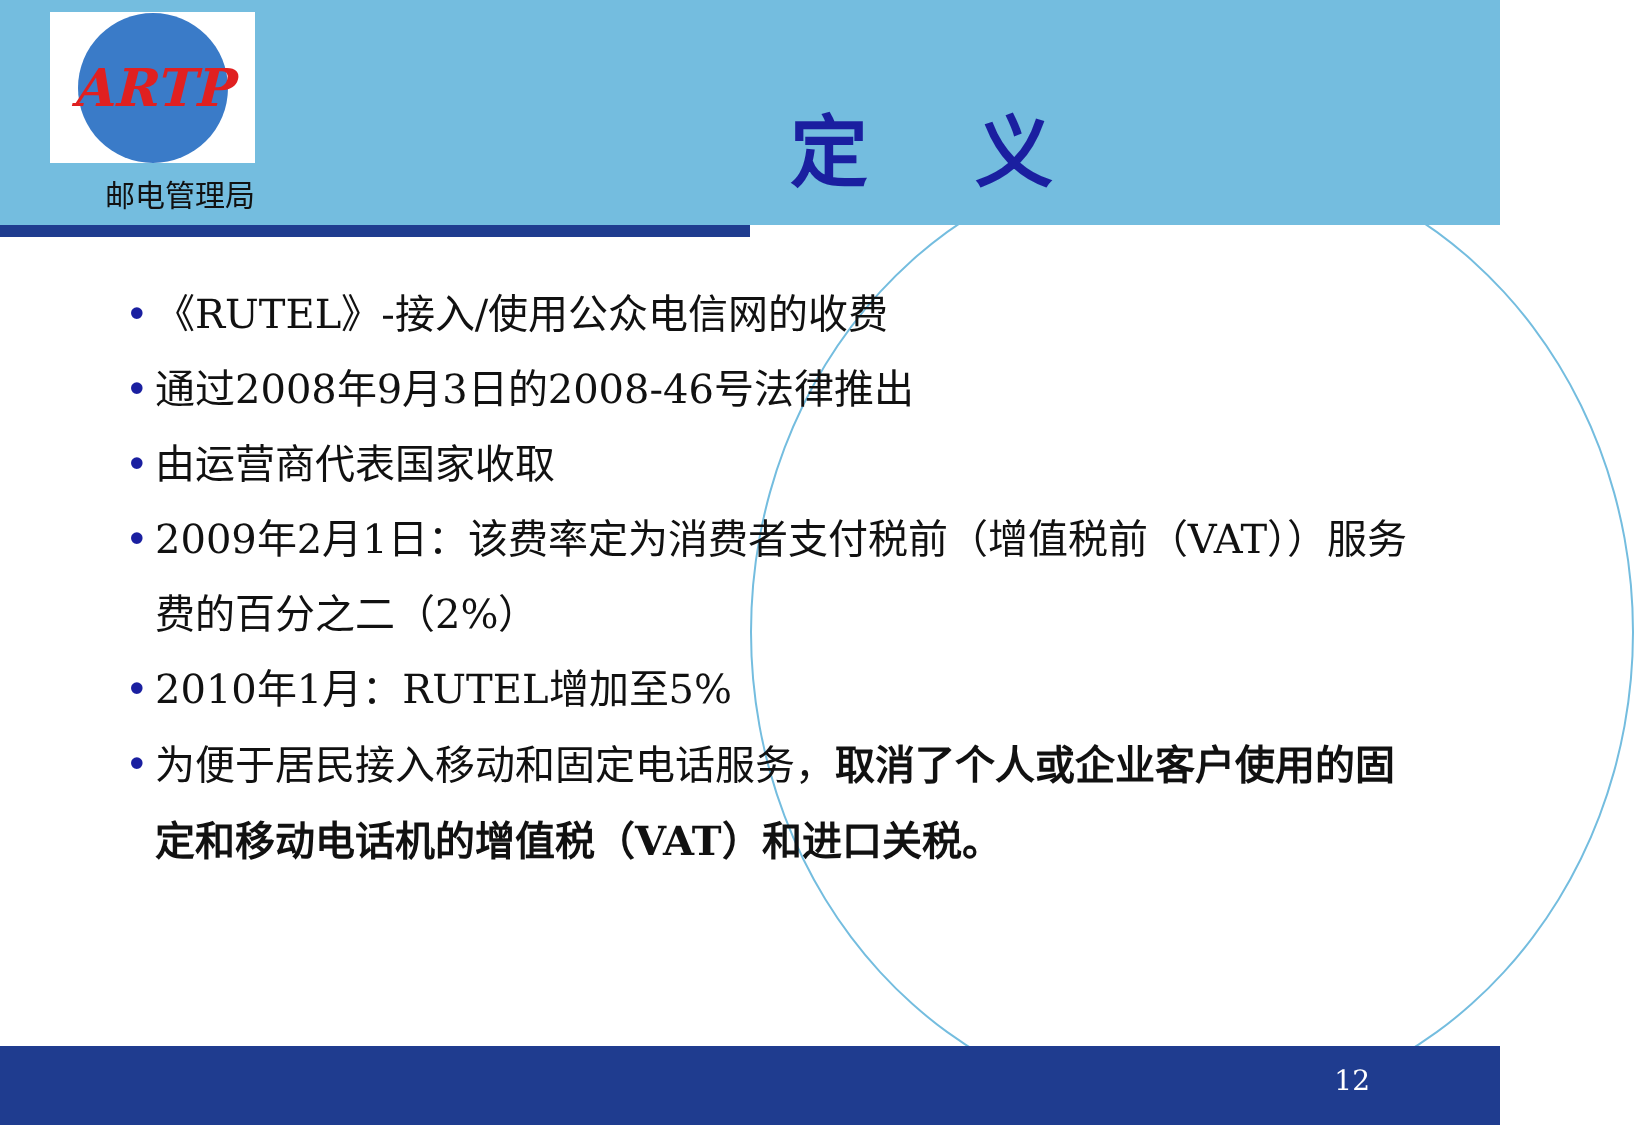ARTP
邮电管理局
定 义
• 《RUTEL》-接入/使用公众电信网的收费
• 通过2008年9月3日的2008-46号法律推出
• 由运营商代表国家收取
• 2009年2月1日：该费率定为消费者支付税前（增值税前（VAT））服务费的百分之二（2%）
• 2010年1月：RUTEL增加至5%
• 为便于居民接入移动和固定电话服务，取消了个人或企业客户使用的固定和移动电话机的增值税（VAT）和进口关税。
12